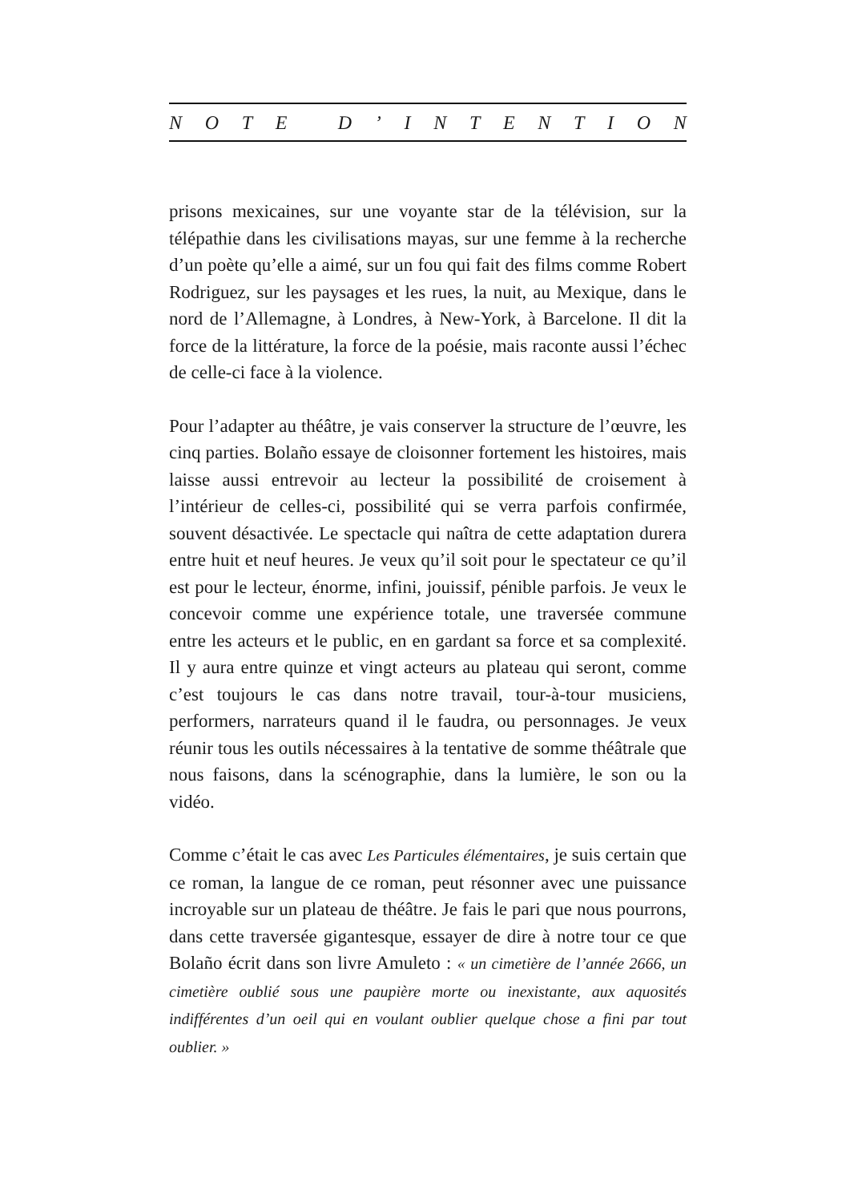NOTE D’ INTENTION
prisons mexicaines, sur une voyante star de la télévision, sur la télépathie dans les civilisations mayas, sur une femme à la recherche d’un poète qu’elle a aimé, sur un fou qui fait des films comme Robert Rodriguez, sur les paysages et les rues, la nuit, au Mexique, dans le nord de l’Allemagne, à Londres, à New-York, à Barcelone. Il dit la force de la littérature, la force de la poésie, mais raconte aussi l’échec de celle-ci face à la violence.
Pour l’adapter au théâtre, je vais conserver la structure de l’œuvre, les cinq parties. Bolaño essaye de cloisonner fortement les histoires, mais laisse aussi entrevoir au lecteur la possibilité de croisement à l’intérieur de celles-ci, possibilité qui se verra parfois confirmée, souvent désactivée. Le spectacle qui naîtra de cette adaptation durera entre huit et neuf heures. Je veux qu’il soit pour le spectateur ce qu’il est pour le lecteur, énorme, infini, jouissif, pénible parfois. Je veux le concevoir comme une expérience totale, une traversée commune entre les acteurs et le public, en en gardant sa force et sa complexité. Il y aura entre quinze et vingt acteurs au plateau qui seront, comme c’est toujours le cas dans notre travail, tour-à-tour musiciens, performers, narrateurs quand il le faudra, ou personnages. Je veux réunir tous les outils nécessaires à la tentative de somme théâtrale que nous faisons, dans la scénographie, dans la lumière, le son ou la vidéo.
Comme c’était le cas avec Les Particules élémentaires, je suis certain que ce roman, la langue de ce roman, peut résonner avec une puissance incroyable sur un plateau de théâtre. Je fais le pari que nous pourrons, dans cette traversée gigantesque, essayer de dire à notre tour ce que Bolaño écrit dans son livre Amuleto : « un cimetière de l’année 2666, un cimetière oublié sous une paupière morte ou inexistante, aux aquosités indifférentes d’un oeil qui en voulant oublier quelque chose a fini par tout oublier. »